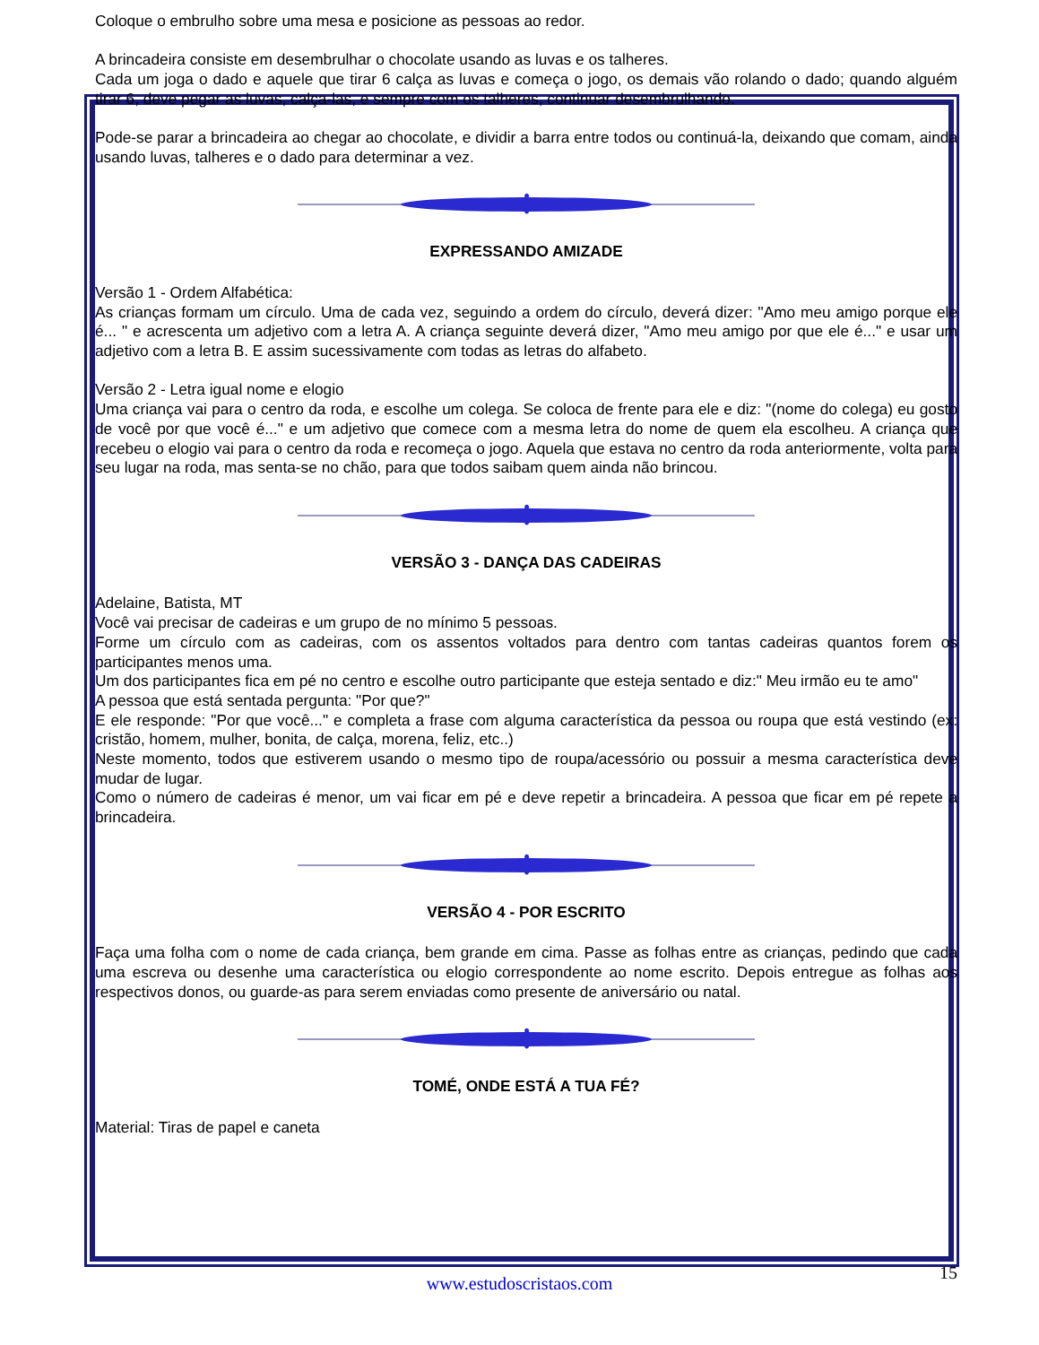Coloque o embrulho sobre uma mesa e posicione as pessoas ao redor.
A brincadeira consiste em desembrulhar o chocolate usando as luvas e os talheres.
Cada um joga o dado e aquele que tirar 6 calça as luvas e começa o jogo, os demais vão rolando o dado; quando alguém tirar 6, deve pegar as luvas, calça-las, e sempre com os talheres, continuar desembrulhando.
Pode-se parar a brincadeira ao chegar ao chocolate, e dividir a barra entre todos ou continuá-la, deixando que comam, ainda usando luvas, talheres e o dado para determinar a vez.
✻
EXPRESSANDO AMIZADE
Versão 1 - Ordem Alfabética:
As crianças formam um círculo. Uma de cada vez, seguindo a ordem do círculo, deverá dizer: "Amo meu amigo porque ele é... " e acrescenta um adjetivo com a letra A. A criança seguinte deverá dizer, "Amo meu amigo por que ele é..." e usar um adjetivo com a letra B. E assim sucessivamente com todas as letras do alfabeto.
Versão 2 - Letra igual nome e elogio
Uma criança vai para o centro da roda, e escolhe um colega. Se coloca de frente para ele e diz: "(nome do colega) eu gosto de você por que você é..." e um adjetivo que comece com a mesma letra do nome de quem ela escolheu. A criança que recebeu o elogio vai para o centro da roda e recomeça o jogo. Aquela que estava no centro da roda anteriormente, volta para seu lugar na roda, mas senta-se no chão, para que todos saibam quem ainda não brincou.
✻
VERSÃO 3 - DANÇA DAS CADEIRAS
Adelaine, Batista, MT
Você vai precisar de cadeiras e um grupo de no mínimo 5 pessoas.
Forme um círculo com as cadeiras, com os assentos voltados para dentro com tantas cadeiras quantos forem os participantes menos uma.
Um dos participantes fica em pé no centro e escolhe outro participante que esteja sentado e diz:" Meu irmão eu te amo"
A pessoa que está sentada pergunta: "Por que?"
E ele responde: "Por que você..." e completa a frase com alguma característica da pessoa ou roupa que está vestindo (ex: cristão, homem, mulher, bonita, de calça, morena, feliz, etc..)
Neste momento, todos que estiverem usando o mesmo tipo de roupa/acessório ou possuir a mesma característica deve mudar de lugar.
Como o número de cadeiras é menor, um vai ficar em pé e deve repetir a brincadeira. A pessoa que ficar em pé repete a brincadeira.
✻
VERSÃO 4 - POR ESCRITO
Faça uma folha com o nome de cada criança, bem grande em cima. Passe as folhas entre as crianças, pedindo que cada uma escreva ou desenhe uma característica ou elogio correspondente ao nome escrito. Depois entregue as folhas aos respectivos donos, ou guarde-as para serem enviadas como presente de aniversário ou natal.
✻
TOMÉ, ONDE ESTÁ A TUA FÉ?
Material: Tiras de papel e caneta
15
www.estudoscristaos.com